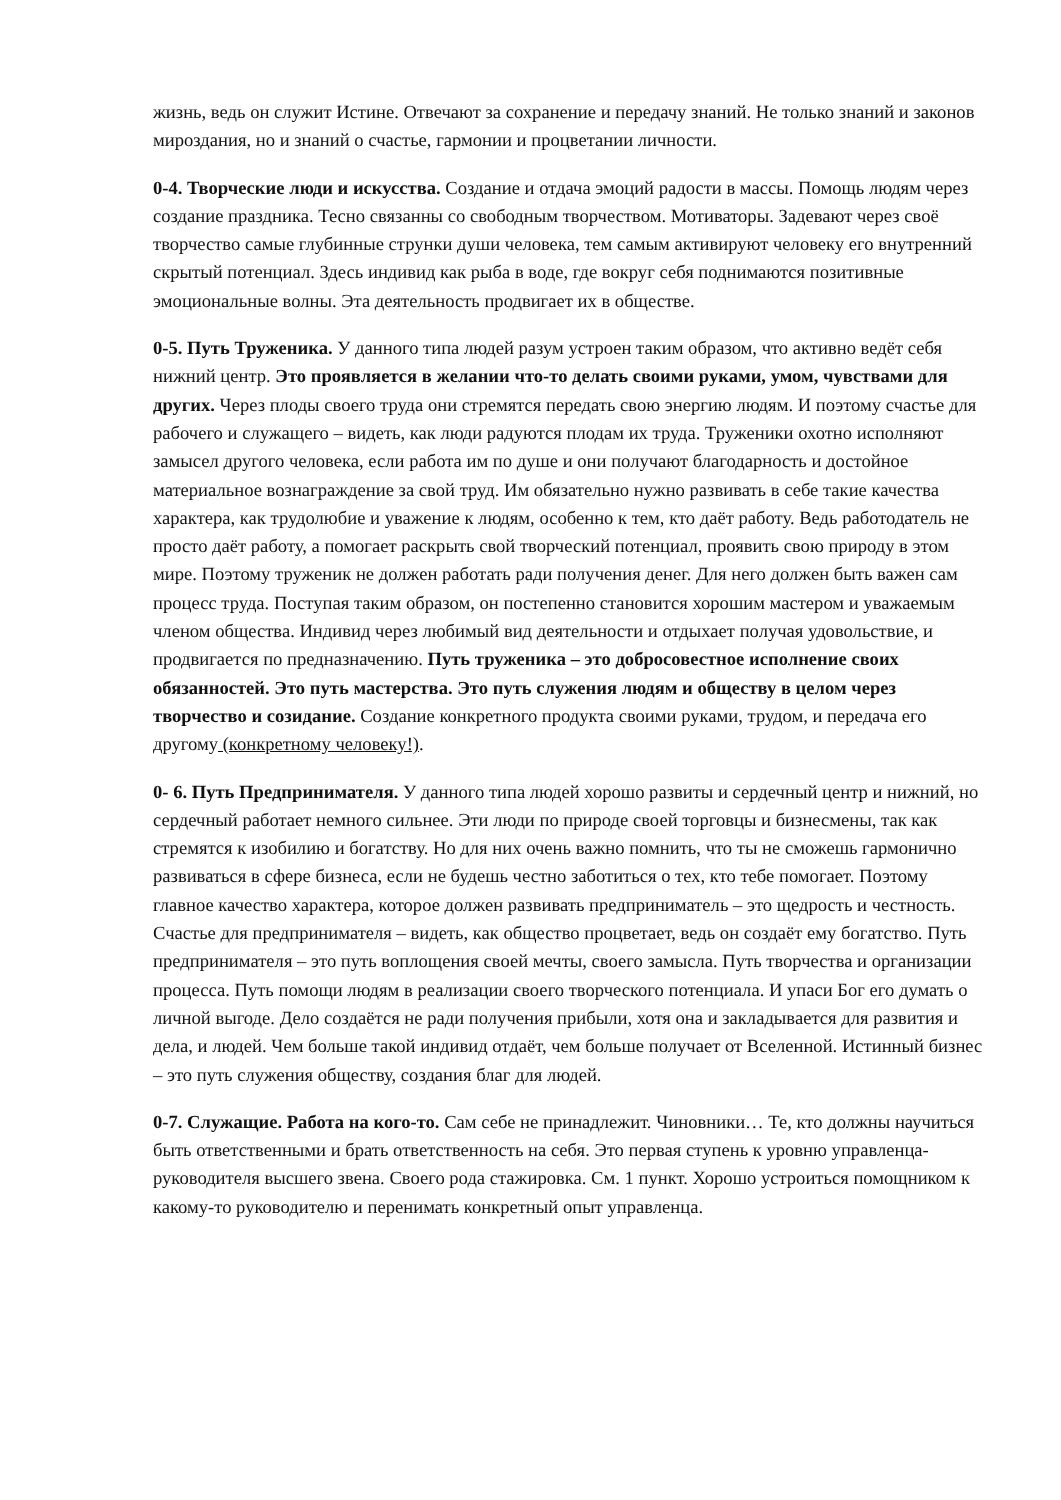жизнь, ведь он служит Истине. Отвечают за сохранение и передачу знаний. Не только знаний и законов мироздания, но и знаний о счастье, гармонии и процветании личности.
0-4. Творческие люди и искусства. Создание и отдача эмоций радости в массы. Помощь людям через создание праздника. Тесно связанны со свободным творчеством. Мотиваторы. Задевают через своё творчество самые глубинные струнки души человека, тем самым активируют человеку его внутренний скрытый потенциал. Здесь индивид как рыба в воде, где вокруг себя поднимаются позитивные эмоциональные волны. Эта деятельность продвигает их в обществе.
0-5. Путь Труженика. У данного типа людей разум устроен таким образом, что активно ведёт себя нижний центр. Это проявляется в желании что-то делать своими руками, умом, чувствами для других. Через плоды своего труда они стремятся передать свою энергию людям. И поэтому счастье для рабочего и служащего – видеть, как люди радуются плодам их труда. Труженики охотно исполняют замысел другого человека, если работа им по душе и они получают благодарность и достойное материальное вознаграждение за свой труд. Им обязательно нужно развивать в себе такие качества характера, как трудолюбие и уважение к людям, особенно к тем, кто даёт работу. Ведь работодатель не просто даёт работу, а помогает раскрыть свой творческий потенциал, проявить свою природу в этом мире. Поэтому труженик не должен работать ради получения денег. Для него должен быть важен сам процесс труда. Поступая таким образом, он постепенно становится хорошим мастером и уважаемым членом общества. Индивид через любимый вид деятельности и отдыхает получая удовольствие, и продвигается по предназначению. Путь труженика – это добросовестное исполнение своих обязанностей. Это путь мастерства. Это путь служения людям и обществу в целом через творчество и созидание. Создание конкретного продукта своими руками, трудом, и передача его другому (конкретному человеку!).
0- 6. Путь Предпринимателя. У данного типа людей хорошо развиты и сердечный центр и нижний, но сердечный работает немного сильнее. Эти люди по природе своей торговцы и бизнесмены, так как стремятся к изобилию и богатству. Но для них очень важно помнить, что ты не сможешь гармонично развиваться в сфере бизнеса, если не будешь честно заботиться о тех, кто тебе помогает. Поэтому главное качество характера, которое должен развивать предприниматель – это щедрость и честность. Счастье для предпринимателя – видеть, как общество процветает, ведь он создаёт ему богатство. Путь предпринимателя – это путь воплощения своей мечты, своего замысла. Путь творчества и организации процесса. Путь помощи людям в реализации своего творческого потенциала. И упаси Бог его думать о личной выгоде. Дело создаётся не ради получения прибыли, хотя она и закладывается для развития и дела, и людей. Чем больше такой индивид отдаёт, чем больше получает от Вселенной. Истинный бизнес – это путь служения обществу, создания благ для людей.
0-7. Служащие. Работа на кого-то. Сам себе не принадлежит. Чиновники… Те, кто должны научиться быть ответственными и брать ответственность на себя. Это первая ступень к уровню управленца-руководителя высшего звена. Своего рода стажировка. См. 1 пункт. Хорошо устроиться помощником к какому-то руководителю и перенимать конкретный опыт управленца.